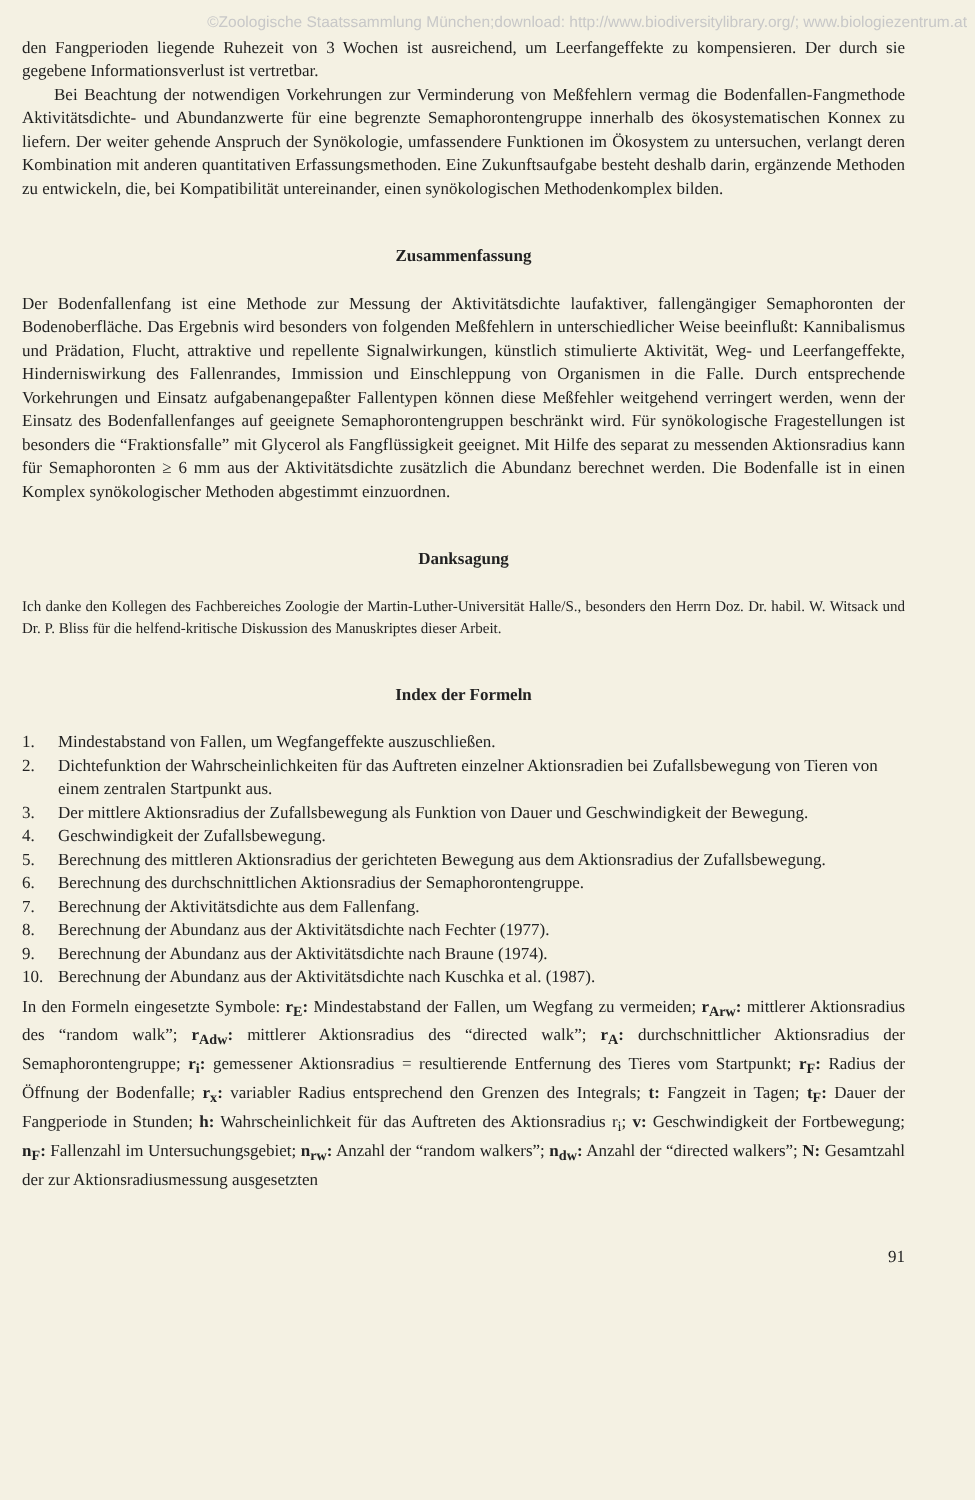©Zoologische Staatssammlung München;download: http://www.biodiversitylibrary.org/; www.biologiezentrum.at
den Fangperioden liegende Ruhezeit von 3 Wochen ist ausreichend, um Leerfangeffekte zu kompensieren. Der durch sie gegebene Informationsverlust ist vertretbar.
Bei Beachtung der notwendigen Vorkehrungen zur Verminderung von Meßfehlern vermag die Bodenfallen-Fangmethode Aktivitätsdichte- und Abundanzwerte für eine begrenzte Semaphorontengruppe innerhalb des ökosystematischen Konnex zu liefern. Der weiter gehende Anspruch der Synökologie, umfassendere Funktionen im Ökosystem zu untersuchen, verlangt deren Kombination mit anderen quantitativen Erfassungsmethoden. Eine Zukunftsaufgabe besteht deshalb darin, ergänzende Methoden zu entwickeln, die, bei Kompatibilität untereinander, einen synökologischen Methodenkomplex bilden.
Zusammenfassung
Der Bodenfallenfang ist eine Methode zur Messung der Aktivitätsdichte laufaktiver, fallengängiger Semaphoronten der Bodenoberfläche. Das Ergebnis wird besonders von folgenden Meßfehlern in unterschiedlicher Weise beeinflußt: Kannibalismus und Prädation, Flucht, attraktive und repellente Signalwirkungen, künstlich stimulierte Aktivität, Weg- und Leerfangeffekte, Hinderniswirkung des Fallenrandes, Immission und Einschleppung von Organismen in die Falle. Durch entsprechende Vorkehrungen und Einsatz aufgabenangepaßter Fallentypen können diese Meßfehler weitgehend verringert werden, wenn der Einsatz des Bodenfallenfanges auf geeignete Semaphorontengruppen beschränkt wird. Für synökologische Fragestellungen ist besonders die “Fraktionsfalle” mit Glycerol als Fangflüssigkeit geeignet. Mit Hilfe des separat zu messenden Aktionsradius kann für Semaphoronten ≥ 6 mm aus der Aktivitätsdichte zusätzlich die Abundanz berechnet werden. Die Bodenfalle ist in einen Komplex synökologischer Methoden abgestimmt einzuordnen.
Danksagung
Ich danke den Kollegen des Fachbereiches Zoologie der Martin-Luther-Universität Halle/S., besonders den Herrn Doz. Dr. habil. W. Witsack und Dr. P. Bliss für die helfend-kritische Diskussion des Manuskriptes dieser Arbeit.
Index der Formeln
1. Mindestabstand von Fallen, um Wegfangeffekte auszuschließen.
2. Dichtefunktion der Wahrscheinlichkeiten für das Auftreten einzelner Aktionsradien bei Zufallsbewegung von Tieren von einem zentralen Startpunkt aus.
3. Der mittlere Aktionsradius der Zufallsbewegung als Funktion von Dauer und Geschwindigkeit der Bewegung.
4. Geschwindigkeit der Zufallsbewegung.
5. Berechnung des mittleren Aktionsradius der gerichteten Bewegung aus dem Aktionsradius der Zufallsbewegung.
6. Berechnung des durchschnittlichen Aktionsradius der Semaphorontengruppe.
7. Berechnung der Aktivitätsdichte aus dem Fallenfang.
8. Berechnung der Abundanz aus der Aktivitätsdichte nach Fechter (1977).
9. Berechnung der Abundanz aus der Aktivitätsdichte nach Braune (1974).
10. Berechnung der Abundanz aus der Aktivitätsdichte nach Kuschka et al. (1987).
In den Formeln eingesetzte Symbole: r<sub>E</sub>: Mindestabstand der Fallen, um Wegfang zu vermeiden; r<sub>Arw</sub>: mittlerer Aktionsradius des “random walk”; r<sub>Adw</sub>: mittlerer Aktionsradius des “directed walk”; r<sub>A</sub>: durchschnittlicher Aktionsradius der Semaphorontengruppe; r<sub>i</sub>: gemessener Aktionsradius = resultierende Entfernung des Tieres vom Startpunkt; r<sub>F</sub>: Radius der Öffnung der Bodenfalle; r<sub>x</sub>: variabler Radius entsprechend den Grenzen des Integrals; t: Fangzeit in Tagen; t<sub>F</sub>: Dauer der Fangperiode in Stunden; h: Wahrscheinlichkeit für das Auftreten des Aktionsradius r<sub>i</sub>; v: Geschwindigkeit der Fortbewegung; n<sub>F</sub>: Fallenzahl im Untersuchungsgebiet; n<sub>rw</sub>: Anzahl der “random walkers”; n<sub>dw</sub>: Anzahl der “directed walkers”; N: Gesamtzahl der zur Aktionsradiusmessung ausgesetzten
91